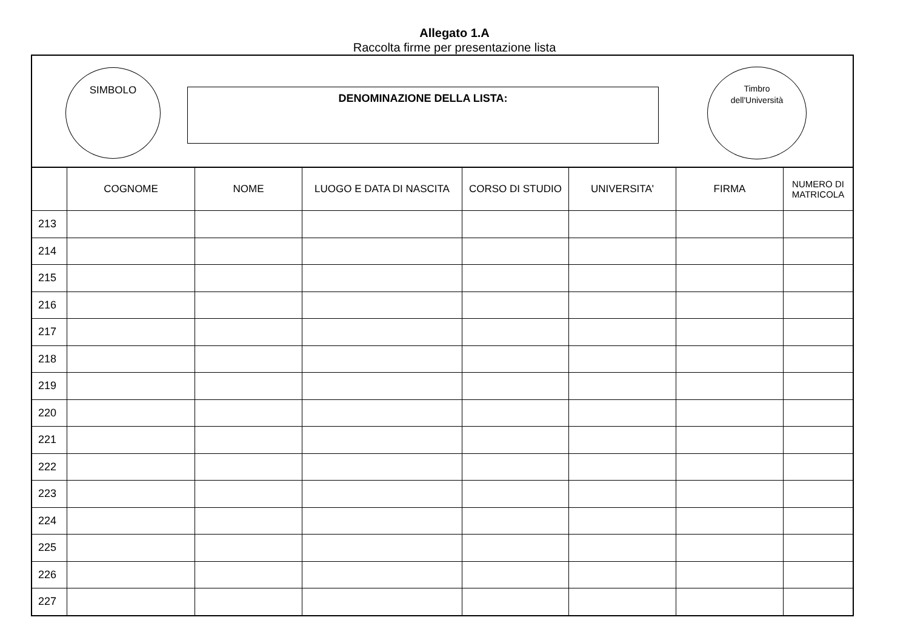Allegato 1.A
Raccolta firme per presentazione lista
SIMBOLO
DENOMINAZIONE DELLA LISTA:
Timbro
dell'Università
| | COGNOME | NOME | LUOGO E DATA DI NASCITA | CORSO DI STUDIO | UNIVERSITA' | FIRMA | NUMERO DI MATRICOLA |
| --- | --- | --- | --- | --- | --- | --- | --- |
| 213 | | | | | | | |
| 214 | | | | | | | |
| 215 | | | | | | | |
| 216 | | | | | | | |
| 217 | | | | | | | |
| 218 | | | | | | | |
| 219 | | | | | | | |
| 220 | | | | | | | |
| 221 | | | | | | | |
| 222 | | | | | | | |
| 223 | | | | | | | |
| 224 | | | | | | | |
| 225 | | | | | | | |
| 226 | | | | | | | |
| 227 | | | | | | | |